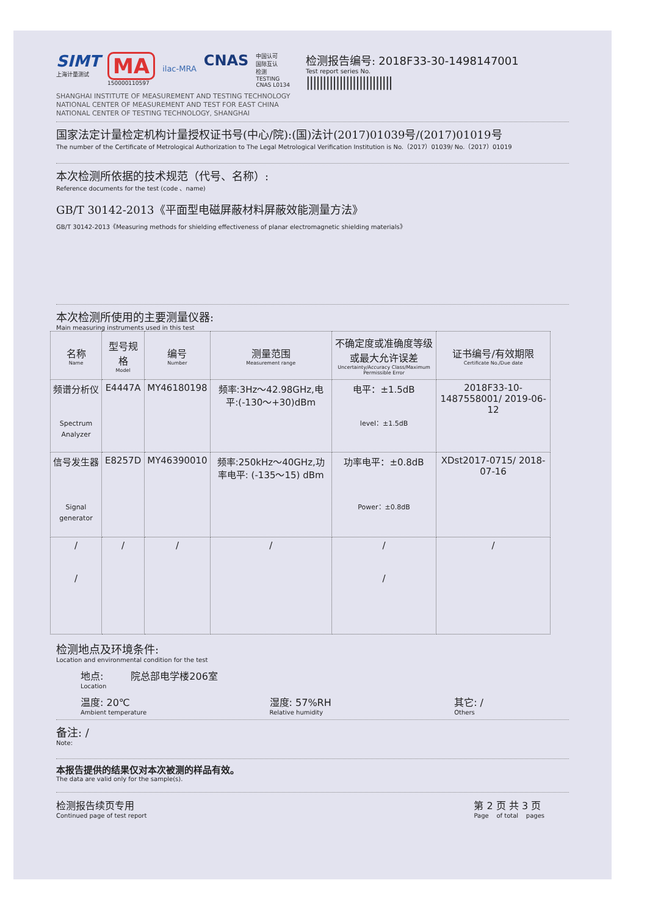SIMT
上海计量测试
MA
150000110597
ilac-MRA
CNAS
中国认可
国际互认
检测
TESTING
CNAS L0134
检测报告编号: 2018F33-30-1498147001
Test report series No.
||||||||||||||||||||||||||
SHANGHAI INSTITUTE OF MEASUREMENT AND TESTING TECHNOLOGY
NATIONAL CENTER OF MEASUREMENT AND TEST FOR EAST CHINA
NATIONAL CENTER OF TESTING TECHNOLOGY, SHANGHAI
国家法定计量检定机构计量授权证书号(中心/院):(国)法计(2017)01039号/(2017)01019号
The number of the Certificate of Metrological Authorization to The Legal Metrological Verification Institution is No.（2017）01039/ No.（2017）01019
本次检测所依据的技术规范（代号、名称）:
Reference documents for the test (code 、name)
GB/T 30142-2013《平面型电磁屏蔽材料屏蔽效能测量方法》
GB/T 30142-2013《Measuring methods for shielding effectiveness of planar electromagnetic shielding materials》
本次检测所使用的主要测量仪器:
Main measuring instruments used in this test
| 名称 Name | 型号规格 Model | 编号 Number | 测量范围 Measurement range | 不确定度或准确度等级或最大允许误差 Uncertainty/Accuracy Class/Maximum Permissible Error | 证书编号/有效期限 Certificate No./Due date |
| --- | --- | --- | --- | --- | --- |
| 频谱分析仪 Spectrum Analyzer | E4447A | MY46180198 | 频率:3Hz～42.98GHz,电平:(-130～+30)dBm | 电平：±1.5dB level：±1.5dB | 2018F33-10-1487558001/ 2019-06-12 |
| 信号发生器 Signal generator | E8257D | MY46390010 | 频率:250kHz～40GHz,功率电平: (-135～15) dBm | 功率电平：±0.8dB Power：±0.8dB | XDst2017-0715/ 2018-07-16 |
| / / | / | / | / | / / | / |
检测地点及环境条件:
Location and environmental condition for the test
地点:
Location
院总部电学楼206室
温度: 20℃
Ambient temperature
湿度: 57%RH
Relative humidity
其它: /
Others
备注: /
Note:
本报告提供的结果仅对本次被测的样品有效。
The data are valid only for the sample(s).
检测报告续页专用
Continued page of test report
第 2 页 共 3 页
Page of total pages